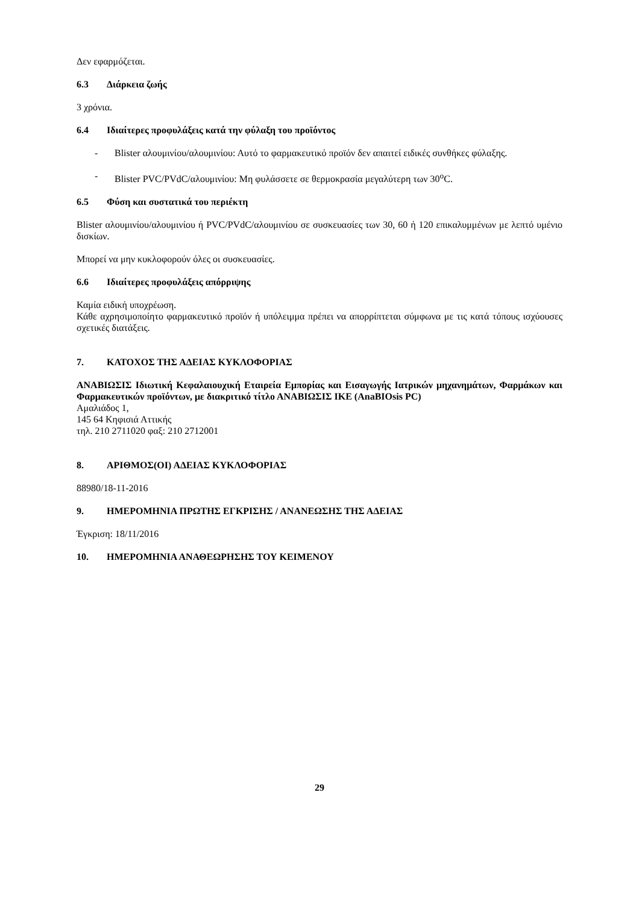Δεν εφαρμόζεται.
6.3 Διάρκεια ζωής
3 χρόνια.
6.4 Ιδιαίτερες προφυλάξεις κατά την φύλαξη του προϊόντος
- Blister αλουμινίου/αλουμινίου: Αυτό το φαρμακευτικό προϊόν δεν απαιτεί ειδικές συνθήκες φύλαξης.
- Blister PVC/PVdC/αλουμινίου: Μη φυλάσσετε σε θερμοκρασία μεγαλύτερη των 30<sup>ο</sup>C.
6.5 Φύση και συστατικά του περιέκτη
Blister αλουμινίου/αλουμινίου ή PVC/PVdC/αλουμινίου σε συσκευασίες των 30, 60 ή 120 επικαλυμμένων με λεπτό υμένιο δισκίων.
Μπορεί να μην κυκλοφορούν όλες οι συσκευασίες.
6.6 Ιδιαίτερες προφυλάξεις απόρριψης
Καμία ειδική υποχρέωση.
Κάθε αχρησιμοποίητο φαρμακευτικό προϊόν ή υπόλειμμα πρέπει να απορρίπτεται σύμφωνα με τις κατά τόπους ισχύουσες σχετικές διατάξεις.
7. ΚΑΤΟΧΟΣ ΤΗΣ ΑΔΕΙΑΣ ΚΥΚΛΟΦΟΡΙΑΣ
ΑΝΑΒΙΩΣΙΣ Ιδιωτική Κεφαλαιουχική Εταιρεία Εμπορίας και Εισαγωγής Ιατρικών μηχανημάτων, Φαρμάκων και Φαρμακευτικών προϊόντων, με διακριτικό τίτλο ΑΝΑΒΙΩΣΙΣ ΙΚΕ (AnaBIOsis PC)
Αμαλιάδος 1,
145 64 Κηφισιά Αττικής
τηλ. 210 2711020 φαξ: 210 2712001
8. ΑΡΙΘΜΟΣ(ΟΙ) ΑΔΕΙΑΣ ΚΥΚΛΟΦΟΡΙΑΣ
88980/18-11-2016
9. ΗΜΕΡΟΜΗΝΙΑ ΠΡΩΤΗΣ ΕΓΚΡΙΣΗΣ / ΑΝΑΝΕΩΣΗΣ ΤΗΣ ΑΔΕΙΑΣ
Έγκριση: 18/11/2016
10. ΗΜΕΡΟΜΗΝΙΑ ΑΝΑΘΕΩΡΗΣΗΣ ΤΟΥ ΚΕΙΜΕΝΟΥ
29